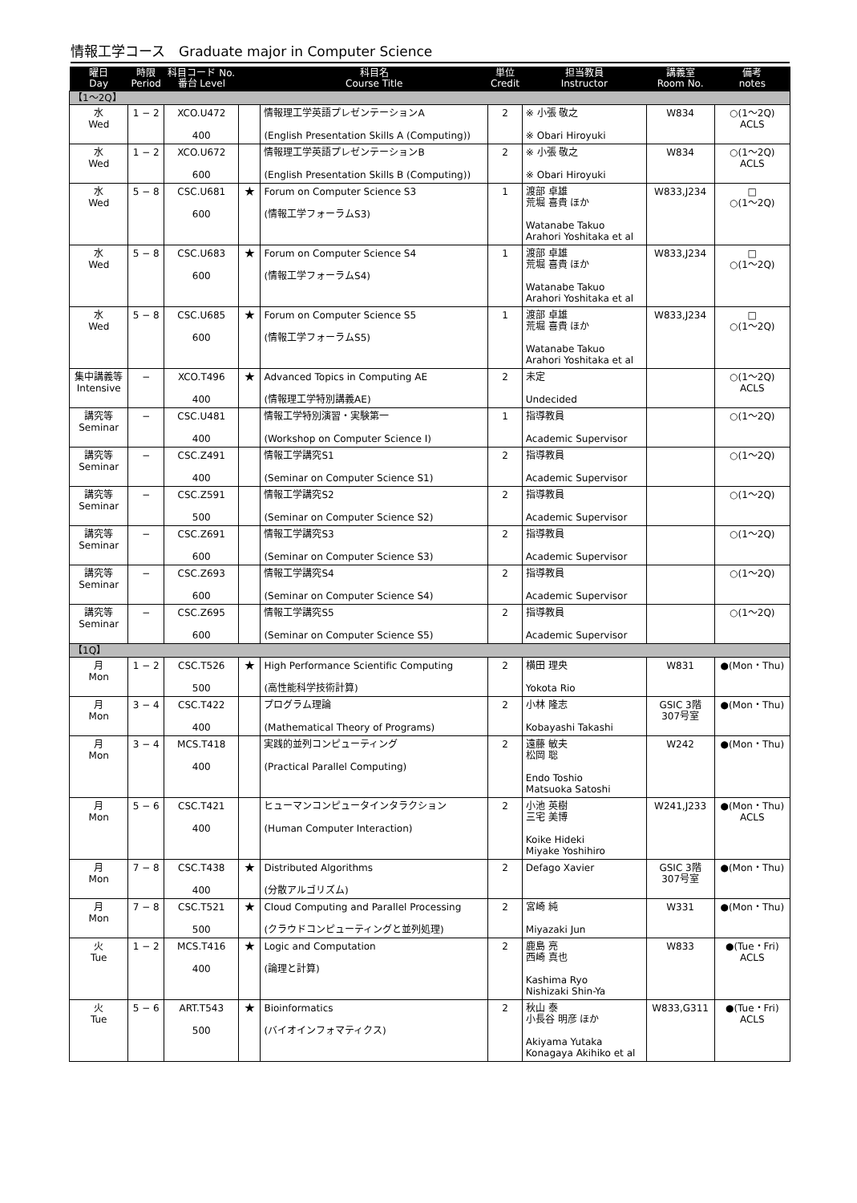情報工学コース　Graduate major in Computer Science
| 曜日 Day | 時限 Period | 科目コード No. 番台 Level | | 科目名 Course Title | 単位 Credit | 担当教員 Instructor | 講義室 Room No. | 備考 notes |
| --- | --- | --- | --- | --- | --- | --- | --- | --- |
| 【1～2Q】 | | | | | | | | |
| 水 Wed | 1 − 2 | XCO.U472 400 | | 情報理工学英語プレゼンテーションA (English Presentation Skills A (Computing)) | 2 | ※ 小張 敬之 ※ Obari Hiroyuki | W834 | ○(1～2Q) ACLS |
| 水 Wed | 1 − 2 | XCO.U672 600 | | 情報理工学英語プレゼンテーションB (English Presentation Skills B (Computing)) | 2 | ※ 小張 敬之 ※ Obari Hiroyuki | W834 | ○(1～2Q) ACLS |
| 水 Wed | 5 − 8 | CSC.U681 600 | ★ | Forum on Computer Science S3 (情報工学フォーラムS3) | 1 | 渡部 卓雄 荒堀 喜貴 ほか Watanabe Takuo Arahori Yoshitaka et al | W833,J234 | □ ○(1～2Q) |
| 水 Wed | 5 − 8 | CSC.U683 600 | ★ | Forum on Computer Science S4 (情報工学フォーラムS4) | 1 | 渡部 卓雄 荒堀 喜貴 ほか Watanabe Takuo Arahori Yoshitaka et al | W833,J234 | □ ○(1～2Q) |
| 水 Wed | 5 − 8 | CSC.U685 600 | ★ | Forum on Computer Science S5 (情報工学フォーラムS5) | 1 | 渡部 卓雄 荒堀 喜貴 ほか Watanabe Takuo Arahori Yoshitaka et al | W833,J234 | □ ○(1～2Q) |
| 集中講義等 Intensive | − | XCO.T496 400 | ★ | Advanced Topics in Computing AE (情報理工学特別講義AE) | 2 | 未定 Undecided | | ○(1～2Q) ACLS |
| 講究等 Seminar | − | CSC.U481 400 | | 情報工学特別演習・実験第一 (Workshop on Computer Science I) | 1 | 指導教員 Academic Supervisor | | ○(1～2Q) |
| 講究等 Seminar | − | CSC.Z491 400 | | 情報工学講究S1 (Seminar on Computer Science S1) | 2 | 指導教員 Academic Supervisor | | ○(1～2Q) |
| 講究等 Seminar | − | CSC.Z591 500 | | 情報工学講究S2 (Seminar on Computer Science S2) | 2 | 指導教員 Academic Supervisor | | ○(1～2Q) |
| 講究等 Seminar | − | CSC.Z691 600 | | 情報工学講究S3 (Seminar on Computer Science S3) | 2 | 指導教員 Academic Supervisor | | ○(1～2Q) |
| 講究等 Seminar | − | CSC.Z693 600 | | 情報工学講究S4 (Seminar on Computer Science S4) | 2 | 指導教員 Academic Supervisor | | ○(1～2Q) |
| 講究等 Seminar | − | CSC.Z695 600 | | 情報工学講究S5 (Seminar on Computer Science S5) | 2 | 指導教員 Academic Supervisor | | ○(1～2Q) |
| 【1Q】 | | | | | | | | |
| 月 Mon | 1 − 2 | CSC.T526 500 | ★ | High Performance Scientific Computing (高性能科学技術計算) | 2 | 横田 理央 Yokota Rio | W831 | ●(Mon・Thu) |
| 月 Mon | 3 − 4 | CSC.T422 400 | | プログラム理論 (Mathematical Theory of Programs) | 2 | 小林 隆志 Kobayashi Takashi | GSIC 3階 307号室 | ●(Mon・Thu) |
| 月 Mon | 3 − 4 | MCS.T418 400 | | 実践的並列コンピューティング (Practical Parallel Computing) | 2 | 遠藤 敏夫 松岡 聡 Endo Toshio Matsuoka Satoshi | W242 | ●(Mon・Thu) |
| 月 Mon | 5 − 6 | CSC.T421 400 | | ヒューマンコンピュータインタラクション (Human Computer Interaction) | 2 | 小池 英樹 三宅 美博 Koike Hideki Miyake Yoshihiro | W241,J233 | ●(Mon・Thu) ACLS |
| 月 Mon | 7 − 8 | CSC.T438 400 | ★ | Distributed Algorithms (分散アルゴリズム) | 2 | Defago Xavier | GSIC 3階 307号室 | ●(Mon・Thu) |
| 月 Mon | 7 − 8 | CSC.T521 500 | ★ | Cloud Computing and Parallel Processing (クラウドコンピューティングと並列処理) | 2 | 宮崎 純 Miyazaki Jun | W331 | ●(Mon・Thu) |
| 火 Tue | 1 − 2 | MCS.T416 400 | ★ | Logic and Computation (論理と計算) | 2 | 鹿島 亮 西崎 真也 Kashima Ryo Nishizaki Shin-Ya | W833 | ●(Tue・Fri) ACLS |
| 火 Tue | 5 − 6 | ART.T543 500 | ★ | Bioinformatics (バイオインフォマティクス) | 2 | 秋山 泰 小長谷 明彦 ほか Akiyama Yutaka Konagaya Akihiko et al | W833,G311 | ●(Tue・Fri) ACLS |